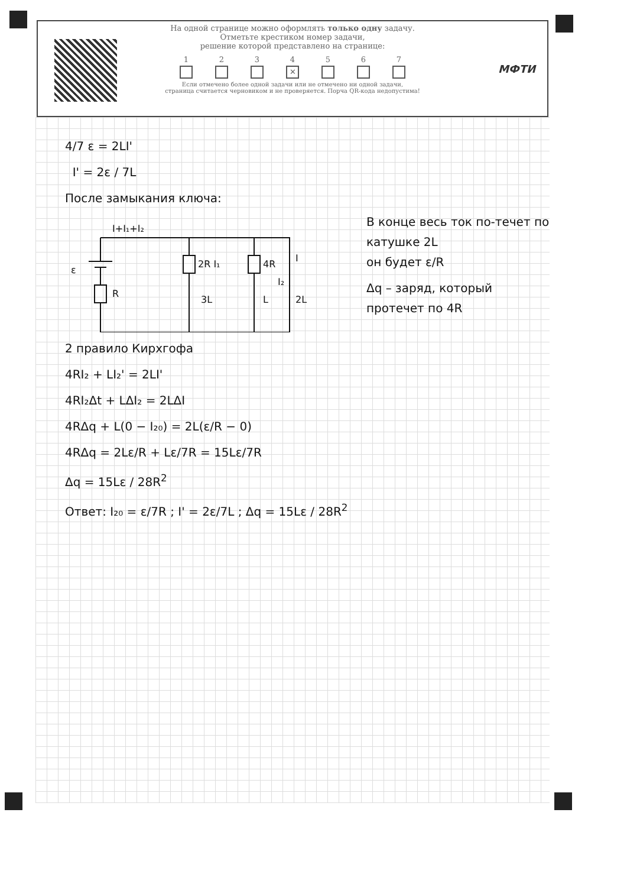На одной странице можно оформлять только одну задачу.
Отметьте крестиком номер задачи,
решение которой представлено на странице:
1 2 3 4
✕
5 6 7
Если отмечено более одной задачи или не отмечено ни одной задачи,
страница считается черновиком и не проверяется. Порча QR-кода недопустима!
МФТИ
4/7 ε = 2LI'
I' = 2ε / 7L
В конце весь ток по-течет по катушке 2L
он будет ε/R
Δq – заряд, который протечет по 4R
После замыкания ключа:
I+I₁+I₂
ε
R
2R I₁
4R
3L
L
I₂
I
2L
2 правило Кирхгофа
4RI₂ + LI₂' = 2LI'
4RI₂Δt + LΔI₂ = 2LΔI
4RΔq + L(0 − I₂₀) = 2L(ε/R − 0)
4RΔq = 2Lε/R + Lε/7R = 15Lε/7R
Δq = 15Lε / 28R<sup>2</sup>
Ответ: I₂₀ = ε/7R ; I' = 2ε/7L ; Δq = 15Lε / 28R<sup>2</sup>